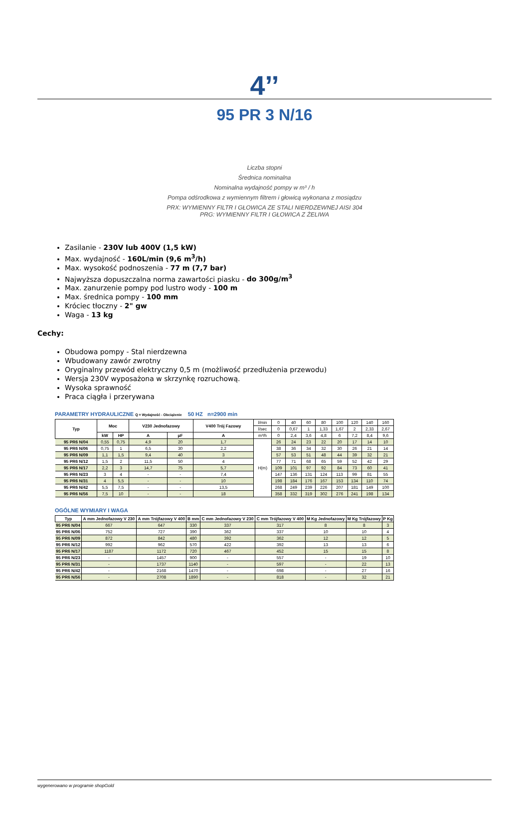4’’
95 PR 3 N/16
Liczba stopni
Średnica nominalna
Nominalna wydajność pompy w m³ / h
Pompa odśrodkowa z wymiennym filtrem i głowicą wykonana z mosiądzu
PRX: WYMIENNY FILTR I GŁOWICA ZE STALI NIERDZEWNEJ AISI 304
PRG: WYMIENNY FILTR I GŁOWICA Z ŻELIWA
Zasilanie - 230V lub 400V (1,5 kW)
Max. wydajność - 160L/min (9,6 m<sup>3</sup>/h)
Max. wysokość podnoszenia - 77 m (7,7 bar)
Najwyższa dopuszczalna norma zawartości piasku - do 300g/m<sup>3</sup>
Max. zanurzenie pompy pod lustro wody - 100 m
Max. średnica pompy - 100 mm
Króciec tłoczny - 2" gw
Waga - 13 kg
Cechy:
Obudowa pompy - Stal nierdzewna
Wbudowany zawór zwrotny
Oryginalny przewód elektryczny 0,5 m (możliwość przedłużenia przewodu)
Wersja 230V wyposażona w skrzynkę rozruchową.
Wysoka sprawność
Praca ciągła i przerywana
PARAMETRY HYDRAULICZNE Q = Wydajność - Obciążenie 50 HZ n=2900 min
| Typ | Moc | | V230 Jednofazowy | | V400 Trój Fazowy | l/min | 0 | 40 | 60 | 80 | 100 | 120 | 140 | 160 |
| | | | | | | l/sec | 0 | 0,67 | 1 | 1,33 | 1,67 | 2 | 2,33 | 2,67 |
| | kW | HP | A | µF | A | m³/h | 0 | 2,4 | 3,6 | 4,8 | 6 | 7,2 | 8,4 | 9,6 |
| 95 PR6 N/04 | 0,55 | 0,75 | 4,9 | 20 | 1,7 | H(m) | 26 | 24 | 23 | 22 | 20 | 17 | 14 | 10 |
| 95 PR6 N/06 | 0,75 | 1 | 6,5 | 30 | 2,2 | | 38 | 36 | 34 | 32 | 30 | 26 | 21 | 14 |
| 95 PR6 N/09 | 1,1 | 1,5 | 9,4 | 40 | 3 | | 57 | 53 | 51 | 48 | 44 | 39 | 32 | 21 |
| 95 PR6 N/12 | 1,5 | 2 | 11,5 | 50 | 4 | | 77 | 71 | 68 | 65 | 59 | 52 | 42 | 29 |
| 95 PR6 N/17 | 2,2 | 3 | 14,7 | 75 | 5,7 | | 109 | 101 | 97 | 92 | 84 | 73 | 60 | 41 |
| 95 PR6 N/23 | 3 | 4 | - | - | 7,4 | | 147 | 136 | 131 | 124 | 113 | 99 | 81 | 55 |
| 95 PR6 N/31 | 4 | 5,5 | - | - | 10 | | 198 | 184 | 176 | 167 | 153 | 134 | 110 | 74 |
| 95 PR6 N/42 | 5,5 | 7,5 | - | - | 13,5 | | 268 | 249 | 239 | 226 | 207 | 181 | 149 | 100 |
| 95 PR6 N/56 | 7,5 | 10 | - | - | 18 | | 358 | 332 | 319 | 302 | 276 | 241 | 198 | 134 |
OGÓLNE WYMIARY I WAGA
| Typ | A mm Jednofazowy V 230 | A mm Trójfazowy V 400 | B mm | C mm Jednofazowy V 230 | C mm Trójfazowy V 400 | M Kg Jednofazowy | M Kg Trójfazowy | P Kg |
| --- | --- | --- | --- | --- | --- | --- | --- | --- |
| 95 PR6 N/04 | 667 | 647 | 330 | 337 | 317 | 8 | 8 | 3 |
| 95 PR6 N/06 | 752 | 727 | 390 | 362 | 337 | 10 | 10 | 4 |
| 95 PR6 N/09 | 872 | 842 | 480 | 392 | 362 | 12 | 12 | 5 |
| 95 PR6 N/12 | 992 | 962 | 570 | 422 | 392 | 13 | 13 | 6 |
| 95 PR6 N/17 | 1187 | 1172 | 720 | 467 | 452 | 15 | 15 | 8 |
| 95 PR6 N/23 | - | 1457 | 900 | - | 557 | - | 19 | 10 |
| 95 PR6 N/31 | - | 1737 | 1140 | - | 597 | - | 22 | 13 |
| 95 PR6 N/42 | - | 2168 | 1470 | - | 698 | - | 27 | 16 |
| 95 PR6 N/56 | - | 2708 | 1890 | - | 818 | - | 32 | 21 |
wygenerowano w programie shopGold